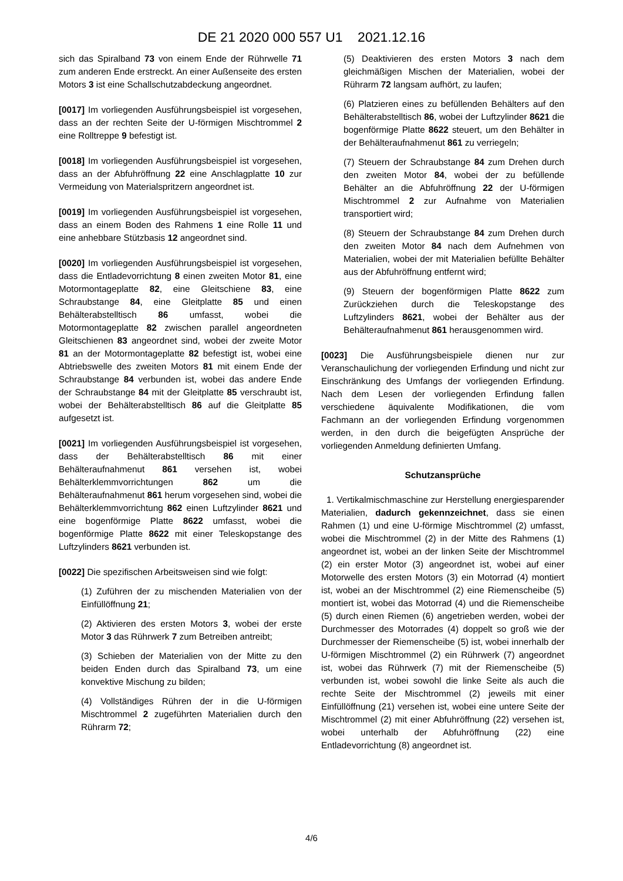DE 21 2020 000 557 U1 2021.12.16
sich das Spiralband 73 von einem Ende der Rührwelle 71 zum anderen Ende erstreckt. An einer Außenseite des ersten Motors 3 ist eine Schallschutzabdeckung angeordnet.
[0017] Im vorliegenden Ausführungsbeispiel ist vorgesehen, dass an der rechten Seite der U-förmigen Mischtrommel 2 eine Rolltreppe 9 befestigt ist.
[0018] Im vorliegenden Ausführungsbeispiel ist vorgesehen, dass an der Abfuhröffnung 22 eine Anschlagplatte 10 zur Vermeidung von Materialspritzern angeordnet ist.
[0019] Im vorliegenden Ausführungsbeispiel ist vorgesehen, dass an einem Boden des Rahmens 1 eine Rolle 11 und eine anhebbare Stützbasis 12 angeordnet sind.
[0020] Im vorliegenden Ausführungsbeispiel ist vorgesehen, dass die Entladevorrichtung 8 einen zweiten Motor 81, eine Motormontageplatte 82, eine Gleitschiene 83, eine Schraubstange 84, eine Gleitplatte 85 und einen Behälterabstelltisch 86 umfasst, wobei die Motormontageplatte 82 zwischen parallel angeordneten Gleitschienen 83 angeordnet sind, wobei der zweite Motor 81 an der Motormontageplatte 82 befestigt ist, wobei eine Abtriebswelle des zweiten Motors 81 mit einem Ende der Schraubstange 84 verbunden ist, wobei das andere Ende der Schraubstange 84 mit der Gleitplatte 85 verschraubt ist, wobei der Behälterabstelltisch 86 auf die Gleitplatte 85 aufgesetzt ist.
[0021] Im vorliegenden Ausführungsbeispiel ist vorgesehen, dass der Behälterabstelltisch 86 mit einer Behälteraufnahmenut 861 versehen ist, wobei Behälterklemmvorrichtungen 862 um die Behälteraufnahmenut 861 herum vorgesehen sind, wobei die Behälterklemmvorrichtung 862 einen Luftzylinder 8621 und eine bogenförmige Platte 8622 umfasst, wobei die bogenförmige Platte 8622 mit einer Teleskopstange des Luftzylinders 8621 verbunden ist.
[0022] Die spezifischen Arbeitsweisen sind wie folgt:
(1) Zuführen der zu mischenden Materialien von der Einfüllöffnung 21;
(2) Aktivieren des ersten Motors 3, wobei der erste Motor 3 das Rührwerk 7 zum Betreiben antreibt;
(3) Schieben der Materialien von der Mitte zu den beiden Enden durch das Spiralband 73, um eine konvektive Mischung zu bilden;
(4) Vollständiges Rühren der in die U-förmigen Mischtrommel 2 zugeführten Materialien durch den Rührarm 72;
(5) Deaktivieren des ersten Motors 3 nach dem gleichmäßigen Mischen der Materialien, wobei der Rührarm 72 langsam aufhört, zu laufen;
(6) Platzieren eines zu befüllenden Behälters auf den Behälterabstelltisch 86, wobei der Luftzylinder 8621 die bogenförmige Platte 8622 steuert, um den Behälter in der Behälteraufnahmenut 861 zu verriegeln;
(7) Steuern der Schraubstange 84 zum Drehen durch den zweiten Motor 84, wobei der zu befüllende Behälter an die Abfuhröffnung 22 der U-förmigen Mischtrommel 2 zur Aufnahme von Materialien transportiert wird;
(8) Steuern der Schraubstange 84 zum Drehen durch den zweiten Motor 84 nach dem Aufnehmen von Materialien, wobei der mit Materialien befüllte Behälter aus der Abfuhröffnung entfernt wird;
(9) Steuern der bogenförmigen Platte 8622 zum Zurückziehen durch die Teleskopstange des Luftzylinders 8621, wobei der Behälter aus der Behälteraufnahmenut 861 herausgenommen wird.
[0023] Die Ausführungsbeispiele dienen nur zur Veranschaulichung der vorliegenden Erfindung und nicht zur Einschränkung des Umfangs der vorliegenden Erfindung. Nach dem Lesen der vorliegenden Erfindung fallen verschiedene äquivalente Modifikationen, die vom Fachmann an der vorliegenden Erfindung vorgenommen werden, in den durch die beigefügten Ansprüche der vorliegenden Anmeldung definierten Umfang.
Schutzansprüche
1. Vertikalmischmaschine zur Herstellung energiesparender Materialien, dadurch gekennzeichnet, dass sie einen Rahmen (1) und eine U-förmige Mischtrommel (2) umfasst, wobei die Mischtrommel (2) in der Mitte des Rahmens (1) angeordnet ist, wobei an der linken Seite der Mischtrommel (2) ein erster Motor (3) angeordnet ist, wobei auf einer Motorwelle des ersten Motors (3) ein Motorrad (4) montiert ist, wobei an der Mischtrommel (2) eine Riemenscheibe (5) montiert ist, wobei das Motorrad (4) und die Riemenscheibe (5) durch einen Riemen (6) angetrieben werden, wobei der Durchmesser des Motorrades (4) doppelt so groß wie der Durchmesser der Riemenscheibe (5) ist, wobei innerhalb der U-förmigen Mischtrommel (2) ein Rührwerk (7) angeordnet ist, wobei das Rührwerk (7) mit der Riemenscheibe (5) verbunden ist, wobei sowohl die linke Seite als auch die rechte Seite der Mischtrommel (2) jeweils mit einer Einfüllöffnung (21) versehen ist, wobei eine untere Seite der Mischtrommel (2) mit einer Abfuhröffnung (22) versehen ist, wobei unterhalb der Abfuhröffnung (22) eine Entladevorrichtung (8) angeordnet ist.
4/6